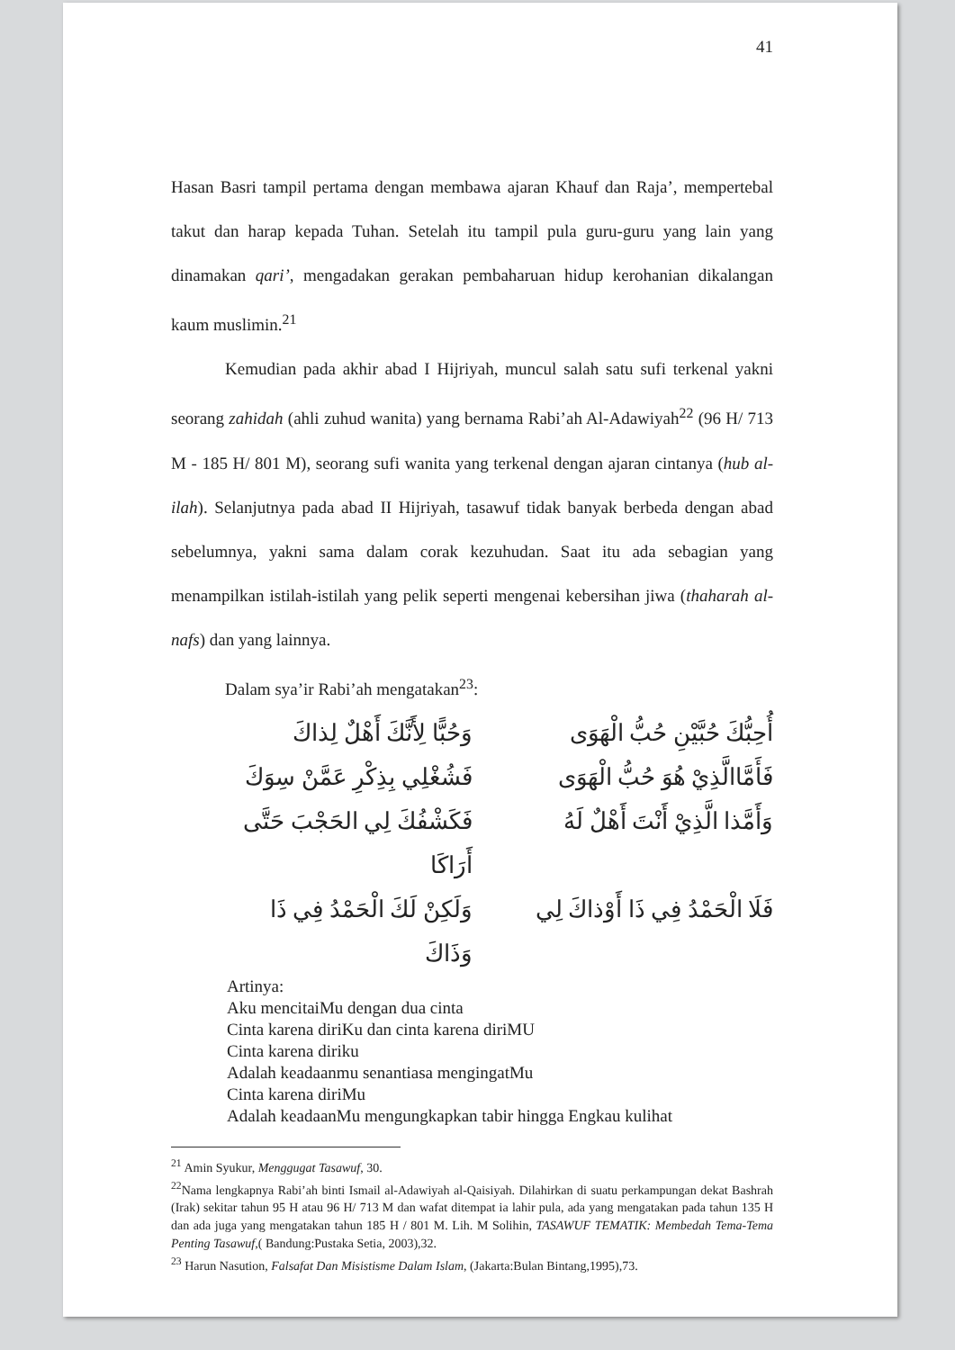41
Hasan Basri tampil pertama dengan membawa ajaran Khauf dan Raja’, mempertebal takut dan harap kepada Tuhan. Setelah itu tampil pula guru-guru yang lain yang dinamakan qari’, mengadakan gerakan pembaharuan hidup kerohanian dikalangan kaum muslimin.<sup>21</sup>
Kemudian pada akhir abad I Hijriyah, muncul salah satu sufi terkenal yakni seorang zahidah (ahli zuhud wanita) yang bernama Rabi’ah Al-Adawiyah<sup>22</sup> (96 H/ 713 M - 185 H/ 801 M), seorang sufi wanita yang terkenal dengan ajaran cintanya (hub al-ilah). Selanjutnya pada abad II Hijriyah, tasawuf tidak banyak berbeda dengan abad sebelumnya, yakni sama dalam corak kezuhudan. Saat itu ada sebagian yang menampilkan istilah-istilah yang pelik seperti mengenai kebersihan jiwa (thaharah al-nafs) dan yang lainnya.
Dalam sya’ir Rabi’ah mengatakan<sup>23</sup>:
أُحِبُّكَ حُبَّيْنِ حُبُّ الْهَوَى
وَحُبًّا لِأَنَّكَ أَهْلٌ لِذاكَ
فَأَمَّاالَّذِيْ هُوَ حُبُّ الْهَوَى
فَشُغْلِي بِذِكْرِ عَمَّنْ سِوَكَ
وَأَمَّذا الَّذِيْ أَنْتَ أَهْلٌ لَهُ
فَكَشْفُكَ لِي الحَجْبَ حَتَّى أَرَاكَا
فَلَا الْحَمْدُ فِي ذَا أَوْذاكَ لِي
وَلَكِنْ لَكَ الْحَمْدُ فِي ذَا وَذَاكَ
Artinya:
Aku mencitaiMu dengan dua cinta
Cinta karena diriKu dan cinta karena diriMU
Cinta karena diriku
Adalah keadaanmu senantiasa mengingatMu
Cinta karena diriMu
Adalah keadaanMu mengungkapkan tabir hingga Engkau kulihat
<sup>21</sup> Amin Syukur, Menggugat Tasawuf, 30.
<sup>22</sup> Nama lengkapnya Rabi’ah binti Ismail al-Adawiyah al-Qaisiyah. Dilahirkan di suatu perkampungan dekat Bashrah (Irak) sekitar tahun 95 H atau 96 H/ 713 M dan wafat ditempat ia lahir pula, ada yang mengatakan pada tahun 135 H dan ada juga yang mengatakan tahun 185 H / 801 M. Lih. M Solihin, TASAWUF TEMATIK: Membedah Tema-Tema Penting Tasawuf,( Bandung:Pustaka Setia, 2003),32.
<sup>23</sup> Harun Nasution, Falsafat Dan Misistisme Dalam Islam, (Jakarta:Bulan Bintang,1995),73.